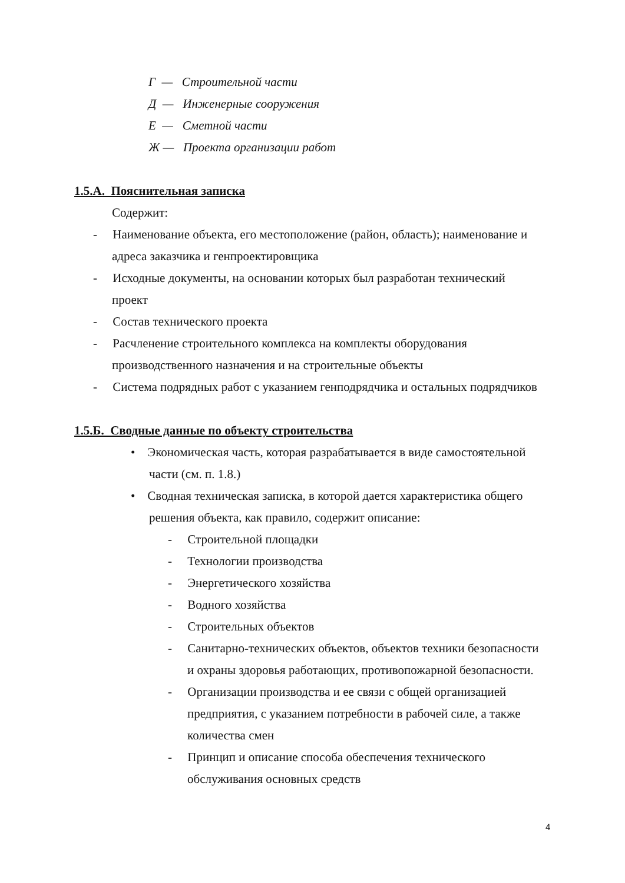Г — Строительной части
Д — Инженерные сооружения
Е — Сметной части
Ж — Проекта организации работ
1.5.А. Пояснительная записка
Содержит:
- Наименование объекта, его местоположение (район, область); наименование и
адреса заказчика и генпроектировщика
- Исходные документы, на основании которых был разработан технический
проект
- Состав технического проекта
- Расчленение строительного комплекса на комплекты оборудования
производственного назначения и на строительные объекты
- Система подрядных работ с указанием генподрядчика и остальных подрядчиков
1.5.Б. Сводные данные по объекту строительства
• Экономическая часть, которая разрабатывается в виде самостоятельной
части (см. п. 1.8.)
• Сводная техническая записка, в которой дается характеристика общего
решения объекта, как правило, содержит описание:
- Строительной площадки
- Технологии производства
- Энергетического хозяйства
- Водного хозяйства
- Строительных объектов
- Санитарно-технических объектов, объектов техники безопасности
и охраны здоровья работающих, противопожарной безопасности.
- Организации производства и ее связи с общей организацией
предприятия, с указанием потребности в рабочей силе, а также
количества смен
- Принцип и описание способа обеспечения технического
обслуживания основных средств
4